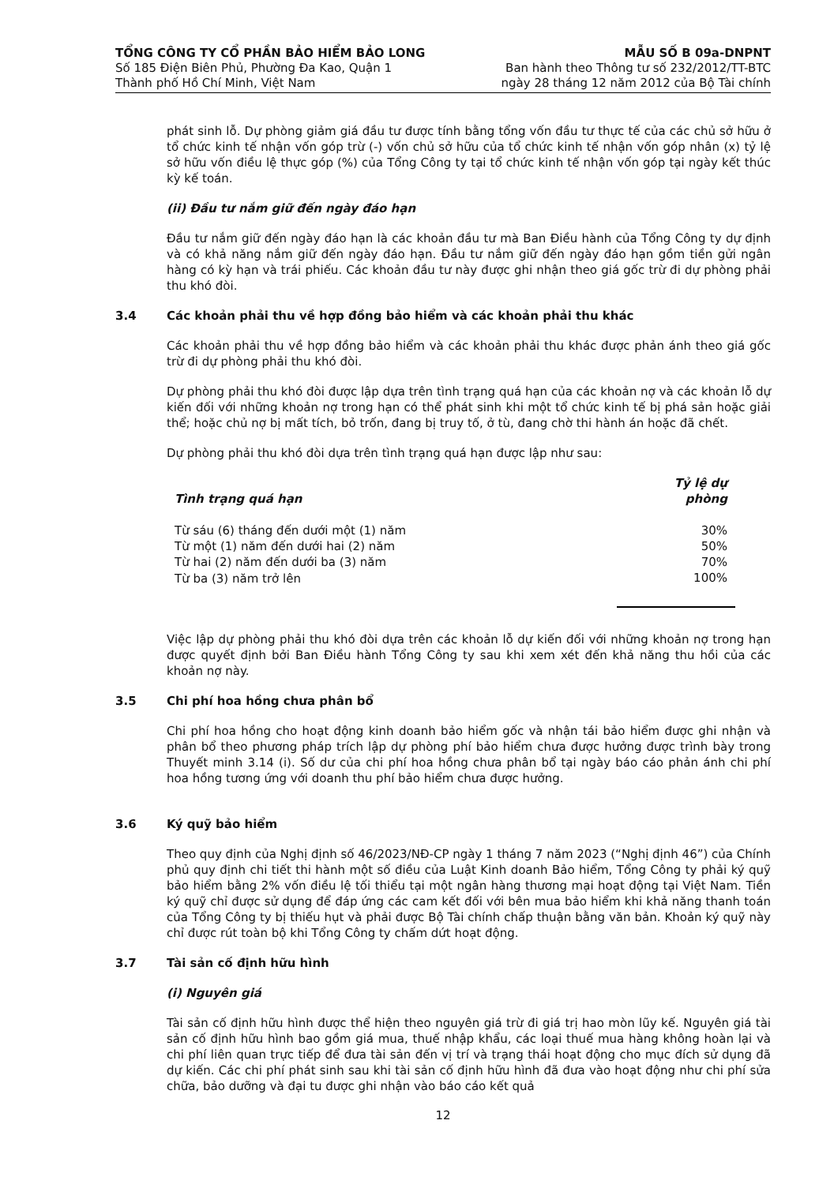TỔNG CÔNG TY CỔ PHẦN BẢO HIỂM BẢO LONG
Số 185 Điện Biên Phủ, Phường Đa Kao, Quận 1
Thành phố Hồ Chí Minh, Việt Nam
MẪU SỐ B 09a-DNPNT
Ban hành theo Thông tư số 232/2012/TT-BTC
ngày 28 tháng 12 năm 2012 của Bộ Tài chính
phát sinh lỗ. Dự phòng giảm giá đầu tư được tính bằng tổng vốn đầu tư thực tế của các chủ sở hữu ở tổ chức kinh tế nhận vốn góp trừ (-) vốn chủ sở hữu của tổ chức kinh tế nhận vốn góp nhân (x) tỷ lệ sở hữu vốn điều lệ thực góp (%) của Tổng Công ty tại tổ chức kinh tế nhận vốn góp tại ngày kết thúc kỳ kế toán.
(ii) Đầu tư nắm giữ đến ngày đáo hạn
Đầu tư nắm giữ đến ngày đáo hạn là các khoản đầu tư mà Ban Điều hành của Tổng Công ty dự định và có khả năng nắm giữ đến ngày đáo hạn. Đầu tư nắm giữ đến ngày đáo hạn gồm tiền gửi ngân hàng có kỳ hạn và trái phiếu. Các khoản đầu tư này được ghi nhận theo giá gốc trừ đi dự phòng phải thu khó đòi.
3.4 Các khoản phải thu về hợp đồng bảo hiểm và các khoản phải thu khác
Các khoản phải thu về hợp đồng bảo hiểm và các khoản phải thu khác được phản ánh theo giá gốc trừ đi dự phòng phải thu khó đòi.
Dự phòng phải thu khó đòi được lập dựa trên tình trạng quá hạn của các khoản nợ và các khoản lỗ dự kiến đối với những khoản nợ trong hạn có thể phát sinh khi một tổ chức kinh tế bị phá sản hoặc giải thể; hoặc chủ nợ bị mất tích, bỏ trốn, đang bị truy tố, ở tù, đang chờ thi hành án hoặc đã chết.
Dự phòng phải thu khó đòi dựa trên tình trạng quá hạn được lập như sau:
| Tình trạng quá hạn | Tỷ lệ dự phòng |
| --- | --- |
| Từ sáu (6) tháng đến dưới một (1) năm | 30% |
| Từ một (1) năm đến dưới hai (2) năm | 50% |
| Từ hai (2) năm đến dưới ba (3) năm | 70% |
| Từ ba (3) năm trở lên | 100% |
Việc lập dự phòng phải thu khó đòi dựa trên các khoản lỗ dự kiến đối với những khoản nợ trong hạn được quyết định bởi Ban Điều hành Tổng Công ty sau khi xem xét đến khả năng thu hồi của các khoản nợ này.
3.5 Chi phí hoa hồng chưa phân bổ
Chi phí hoa hồng cho hoạt động kinh doanh bảo hiểm gốc và nhận tái bảo hiểm được ghi nhận và phân bổ theo phương pháp trích lập dự phòng phí bảo hiểm chưa được hưởng được trình bày trong Thuyết minh 3.14 (i). Số dư của chi phí hoa hồng chưa phân bổ tại ngày báo cáo phản ánh chi phí hoa hồng tương ứng với doanh thu phí bảo hiểm chưa được hưởng.
3.6 Ký quỹ bảo hiểm
Theo quy định của Nghị định số 46/2023/NĐ-CP ngày 1 tháng 7 năm 2023 (“Nghị định 46”) của Chính phủ quy định chi tiết thi hành một số điều của Luật Kinh doanh Bảo hiểm, Tổng Công ty phải ký quỹ bảo hiểm bằng 2% vốn điều lệ tối thiểu tại một ngân hàng thương mại hoạt động tại Việt Nam. Tiền ký quỹ chỉ được sử dụng để đáp ứng các cam kết đối với bên mua bảo hiểm khi khả năng thanh toán của Tổng Công ty bị thiếu hụt và phải được Bộ Tài chính chấp thuận bằng văn bản. Khoản ký quỹ này chỉ được rút toàn bộ khi Tổng Công ty chấm dứt hoạt động.
3.7 Tài sản cố định hữu hình
(i) Nguyên giá
Tài sản cố định hữu hình được thể hiện theo nguyên giá trừ đi giá trị hao mòn lũy kế. Nguyên giá tài sản cố định hữu hình bao gồm giá mua, thuế nhập khẩu, các loại thuế mua hàng không hoàn lại và chi phí liên quan trực tiếp để đưa tài sản đến vị trí và trạng thái hoạt động cho mục đích sử dụng đã dự kiến. Các chi phí phát sinh sau khi tài sản cố định hữu hình đã đưa vào hoạt động như chi phí sửa chữa, bảo dưỡng và đại tu được ghi nhận vào báo cáo kết quả
12